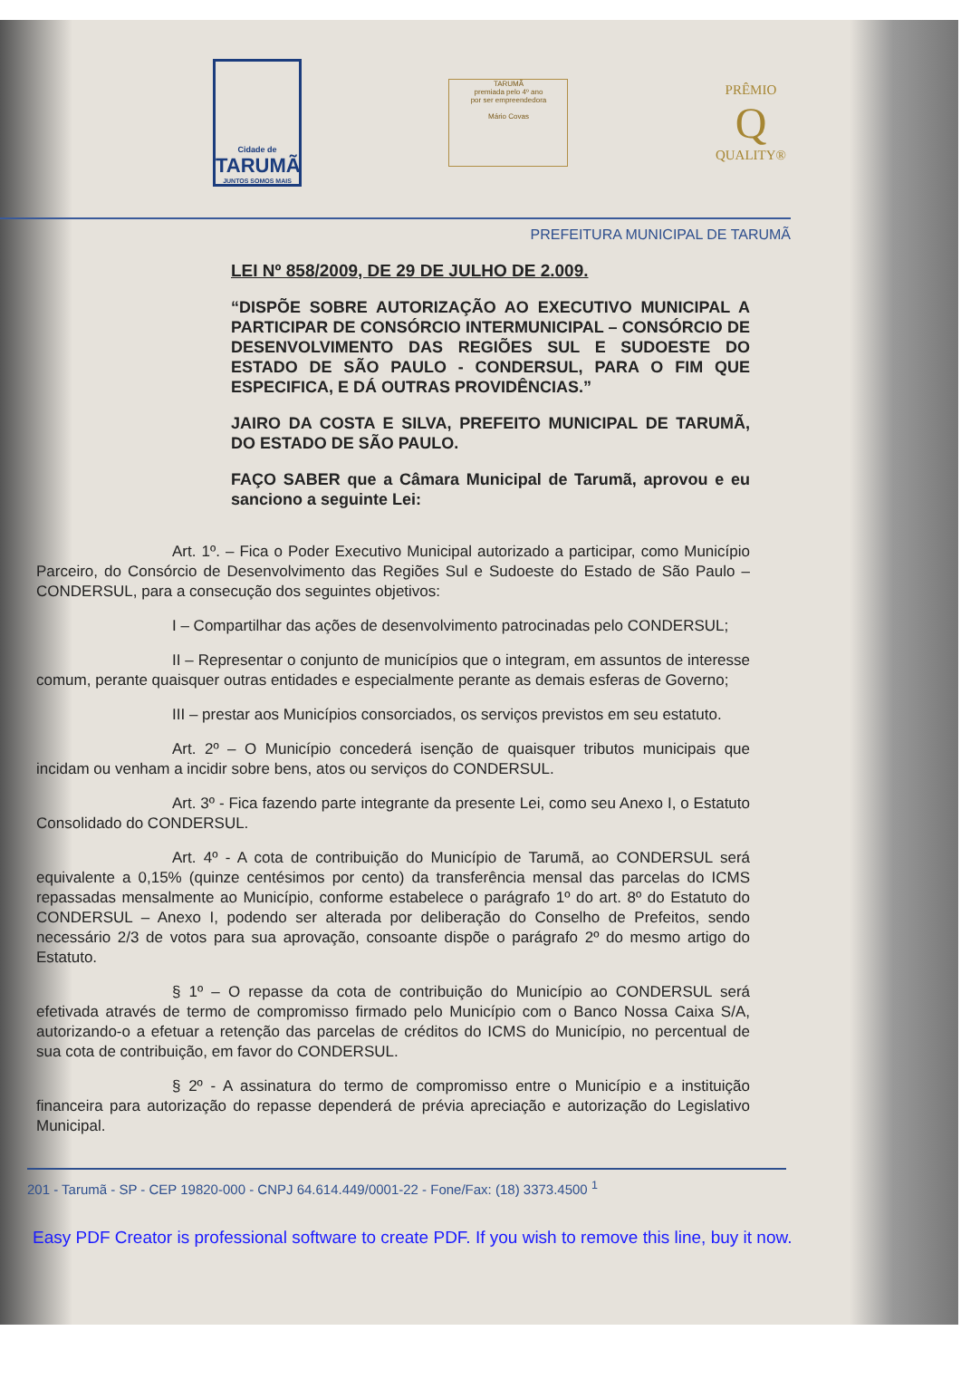Cidade de
TARUMÃ
JUNTOS SOMOS MAIS
TARUMÃ
premiada pelo 4º ano
por ser empreendedora
Mário Covas
PRÊMIO
Q
QUALITY®
PREFEITURA MUNICIPAL DE TARUMÃ
LEI Nº 858/2009, DE 29 DE JULHO DE 2.009.
“DISPÕE SOBRE AUTORIZAÇÃO AO EXECUTIVO MUNICIPAL A PARTICIPAR DE CONSÓRCIO INTERMUNICIPAL – CONSÓRCIO DE DESENVOLVIMENTO DAS REGIÕES SUL E SUDOESTE DO ESTADO DE SÃO PAULO - CONDERSUL, PARA O FIM QUE ESPECIFICA, E DÁ OUTRAS PROVIDÊNCIAS.”
JAIRO DA COSTA E SILVA, PREFEITO MUNICIPAL DE TARUMÃ, DO ESTADO DE SÃO PAULO.
FAÇO SABER que a Câmara Municipal de Tarumã, aprovou e eu sanciono a seguinte Lei:
Art. 1º. – Fica o Poder Executivo Municipal autorizado a participar, como Município Parceiro, do Consórcio de Desenvolvimento das Regiões Sul e Sudoeste do Estado de São Paulo – CONDERSUL, para a consecução dos seguintes objetivos:
I – Compartilhar das ações de desenvolvimento patrocinadas pelo CONDERSUL;
II – Representar o conjunto de municípios que o integram, em assuntos de interesse comum, perante quaisquer outras entidades e especialmente perante as demais esferas de Governo;
III – prestar aos Municípios consorciados, os serviços previstos em seu estatuto.
Art. 2º – O Município concederá isenção de quaisquer tributos municipais que incidam ou venham a incidir sobre bens, atos ou serviços do CONDERSUL.
Art. 3º - Fica fazendo parte integrante da presente Lei, como seu Anexo I, o Estatuto Consolidado do CONDERSUL.
Art. 4º - A cota de contribuição do Município de Tarumã, ao CONDERSUL será equivalente a 0,15% (quinze centésimos por cento) da transferência mensal das parcelas do ICMS repassadas mensalmente ao Município, conforme estabelece o parágrafo 1º do art. 8º do Estatuto do CONDERSUL – Anexo I, podendo ser alterada por deliberação do Conselho de Prefeitos, sendo necessário 2/3 de votos para sua aprovação, consoante dispõe o parágrafo 2º do mesmo artigo do Estatuto.
§ 1º – O repasse da cota de contribuição do Município ao CONDERSUL será efetivada através de termo de compromisso firmado pelo Município com o Banco Nossa Caixa S/A, autorizando-o a efetuar a retenção das parcelas de créditos do ICMS do Município, no percentual de sua cota de contribuição, em favor do CONDERSUL.
§ 2º - A assinatura do termo de compromisso entre o Município e a instituição financeira para autorização do repasse dependerá de prévia apreciação e autorização do Legislativo Municipal.
201 - Tarumã - SP - CEP 19820-000 - CNPJ 64.614.449/0001-22 - Fone/Fax: (18) 3373.4500 <sup>1</sup>
Easy PDF Creator is professional software to create PDF. If you wish to remove this line, buy it now.